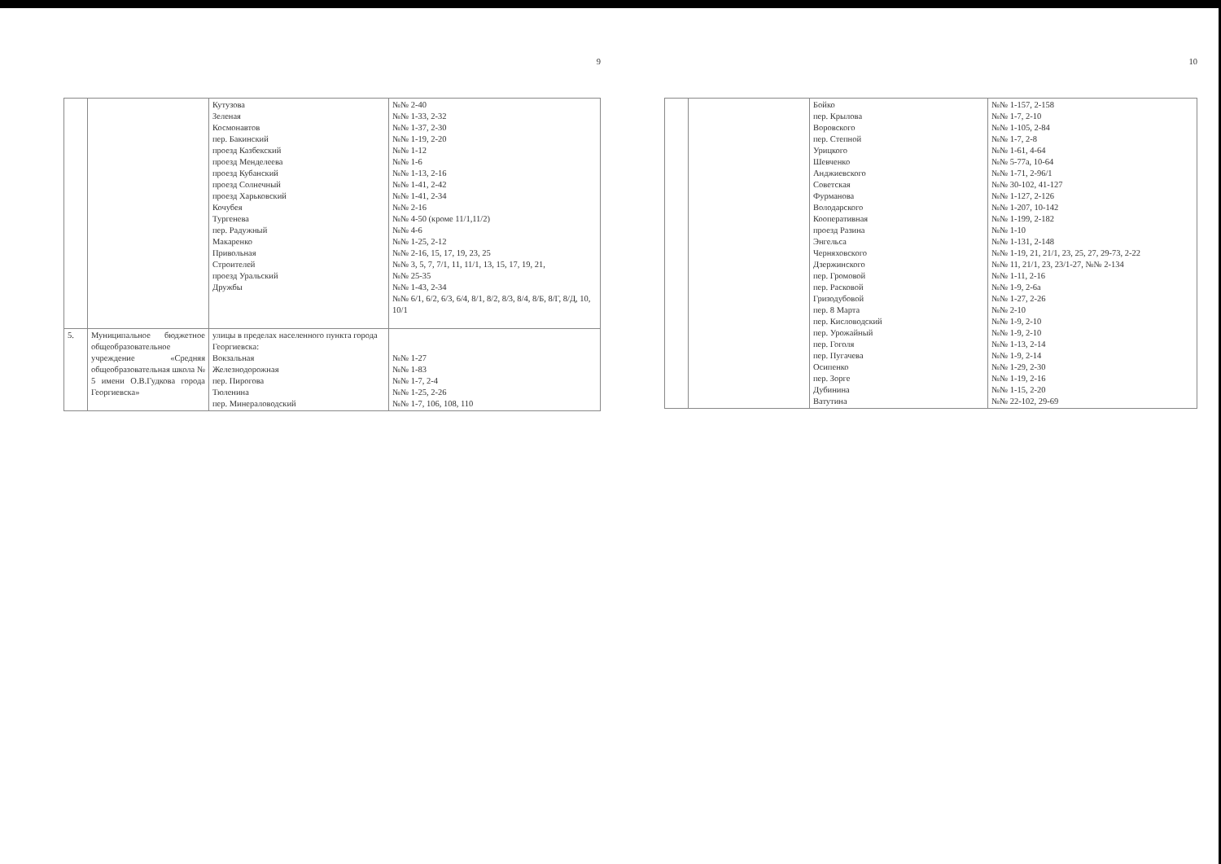9
| | | Кутузова Зеленая Космонавтов пер. Бакинский проезд Казбекский проезд Менделеева проезд Кубанский проезд Солнечный проезд Харьковский Кочубея Тургенева пер. Радужный Макаренко Привольная Строителей проезд Уральский Дружбы | №№ 2-40 №№ 1-33, 2-32 №№ 1-37, 2-30 №№ 1-19, 2-20 №№ 1-12 №№ 1-6 №№ 1-13, 2-16 №№ 1-41, 2-42 №№ 1-41, 2-34 №№ 2-16 №№ 4-50 (кроме 11/1,11/2) №№ 4-6 №№ 1-25, 2-12 №№ 2-16, 15, 17, 19, 23, 25 №№ 3, 5, 7, 7/1, 11, 11/1, 13, 15, 17, 19, 21, №№ 25-35 №№ 1-43, 2-34 №№ 6/1, 6/2, 6/3, 6/4, 8/1, 8/2, 8/3, 8/4, 8/Б, 8/Г, 8/Д, 10, 10/1 |
| 5. | Муниципальное бюджетное общеобразовательное учреждение «Средняя общеобразовательная школа № 5 имени О.В.Гудкова города Георгиевска» | улицы в пределах населенного пункта города Георгиевска: Вокзальная Железнодорожная пер. Пирогова Тюленина пер. Минераловодский | №№ 1-27 №№ 1-83 №№ 1-7, 2-4 №№ 1-25, 2-26 №№ 1-7, 106, 108, 110 |
10
| | | Бойко пер. Крылова Воровского пер. Степной Урицкого Шевченко Анджиевского Советская Фурманова Володарского Кооперативная проезд Разина Энгельса Черняховского Дзержинского пер. Громовой пер. Расковой Гризодубовой пер. 8 Марта пер. Кисловодский пер. Урожайный пер. Гоголя пер. Пугачева Осипенко пер. Зорге Дубинина Ватутина | №№ 1-157, 2-158 №№ 1-7, 2-10 №№ 1-105, 2-84 №№ 1-7, 2-8 №№ 1-61, 4-64 №№ 5-77а, 10-64 №№ 1-71, 2-96/1 №№ 30-102, 41-127 №№ 1-127, 2-126 №№ 1-207, 10-142 №№ 1-199, 2-182 №№ 1-10 №№ 1-131, 2-148 №№ 1-19, 21, 21/1, 23, 25, 27, 29-73, 2-22 №№ 11, 21/1, 23, 23/1-27, №№ 2-134 №№ 1-11, 2-16 №№ 1-9, 2-6а №№ 1-27, 2-26 №№ 2-10 №№ 1-9, 2-10 №№ 1-9, 2-10 №№ 1-13, 2-14 №№ 1-9, 2-14 №№ 1-29, 2-30 №№ 1-19, 2-16 №№ 1-15, 2-20 №№ 22-102, 29-69 |